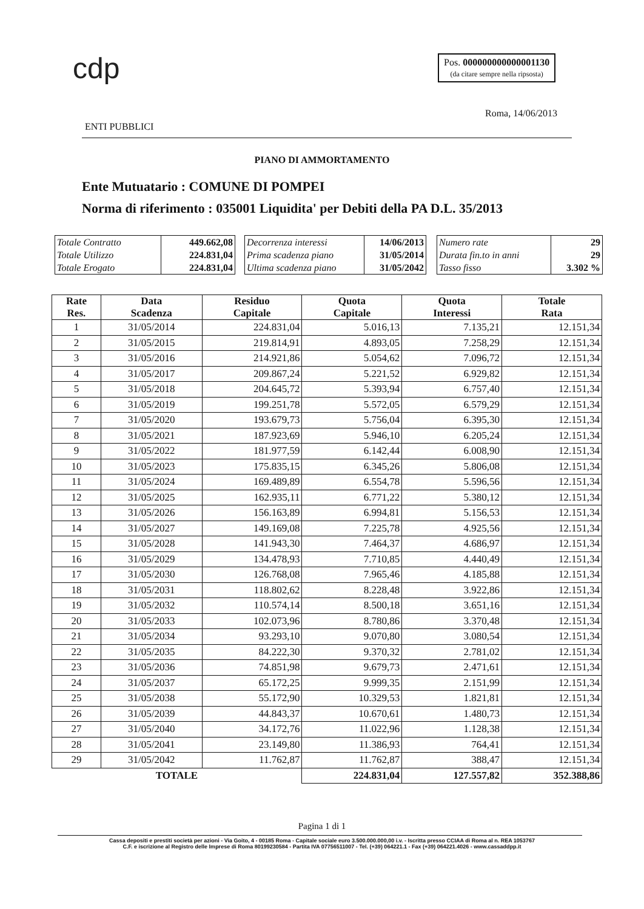cdp
Pos. 000000000000001130
(da citare sempre nella ripsosta)
Roma, 14/06/2013
ENTI PUBBLICI
PIANO DI AMMORTAMENTO
Ente Mutuatario : COMUNE DI POMPEI
Norma di riferimento : 035001 Liquidita' per Debiti della PA D.L. 35/2013
| Totale Contratto | 449.662,08 |
| Totale Utilizzo | 224.831,04 |
| Totale Erogato | 224.831,04 |
| Decorrenza interessi | 14/06/2013 |
| Prima scadenza piano | 31/05/2014 |
| Ultima scadenza piano | 31/05/2042 |
| Numero rate | 29 |
| Durata fin.to in anni | 29 |
| Tasso fisso | 3.302 % |
| Rate Res. | Data Scadenza | Residuo Capitale | Quota Capitale | Quota Interessi | Totale Rata |
| --- | --- | --- | --- | --- | --- |
| 1 | 31/05/2014 | 224.831,04 | 5.016,13 | 7.135,21 | 12.151,34 |
| 2 | 31/05/2015 | 219.814,91 | 4.893,05 | 7.258,29 | 12.151,34 |
| 3 | 31/05/2016 | 214.921,86 | 5.054,62 | 7.096,72 | 12.151,34 |
| 4 | 31/05/2017 | 209.867,24 | 5.221,52 | 6.929,82 | 12.151,34 |
| 5 | 31/05/2018 | 204.645,72 | 5.393,94 | 6.757,40 | 12.151,34 |
| 6 | 31/05/2019 | 199.251,78 | 5.572,05 | 6.579,29 | 12.151,34 |
| 7 | 31/05/2020 | 193.679,73 | 5.756,04 | 6.395,30 | 12.151,34 |
| 8 | 31/05/2021 | 187.923,69 | 5.946,10 | 6.205,24 | 12.151,34 |
| 9 | 31/05/2022 | 181.977,59 | 6.142,44 | 6.008,90 | 12.151,34 |
| 10 | 31/05/2023 | 175.835,15 | 6.345,26 | 5.806,08 | 12.151,34 |
| 11 | 31/05/2024 | 169.489,89 | 6.554,78 | 5.596,56 | 12.151,34 |
| 12 | 31/05/2025 | 162.935,11 | 6.771,22 | 5.380,12 | 12.151,34 |
| 13 | 31/05/2026 | 156.163,89 | 6.994,81 | 5.156,53 | 12.151,34 |
| 14 | 31/05/2027 | 149.169,08 | 7.225,78 | 4.925,56 | 12.151,34 |
| 15 | 31/05/2028 | 141.943,30 | 7.464,37 | 4.686,97 | 12.151,34 |
| 16 | 31/05/2029 | 134.478,93 | 7.710,85 | 4.440,49 | 12.151,34 |
| 17 | 31/05/2030 | 126.768,08 | 7.965,46 | 4.185,88 | 12.151,34 |
| 18 | 31/05/2031 | 118.802,62 | 8.228,48 | 3.922,86 | 12.151,34 |
| 19 | 31/05/2032 | 110.574,14 | 8.500,18 | 3.651,16 | 12.151,34 |
| 20 | 31/05/2033 | 102.073,96 | 8.780,86 | 3.370,48 | 12.151,34 |
| 21 | 31/05/2034 | 93.293,10 | 9.070,80 | 3.080,54 | 12.151,34 |
| 22 | 31/05/2035 | 84.222,30 | 9.370,32 | 2.781,02 | 12.151,34 |
| 23 | 31/05/2036 | 74.851,98 | 9.679,73 | 2.471,61 | 12.151,34 |
| 24 | 31/05/2037 | 65.172,25 | 9.999,35 | 2.151,99 | 12.151,34 |
| 25 | 31/05/2038 | 55.172,90 | 10.329,53 | 1.821,81 | 12.151,34 |
| 26 | 31/05/2039 | 44.843,37 | 10.670,61 | 1.480,73 | 12.151,34 |
| 27 | 31/05/2040 | 34.172,76 | 11.022,96 | 1.128,38 | 12.151,34 |
| 28 | 31/05/2041 | 23.149,80 | 11.386,93 | 764,41 | 12.151,34 |
| 29 | 31/05/2042 | 11.762,87 | 11.762,87 | 388,47 | 12.151,34 |
| TOTALE | | | 224.831,04 | 127.557,82 | 352.388,86 |
Pagina 1 di 1
Cassa depositi e prestiti società per azioni - Via Goito, 4 - 00185 Roma - Capitale sociale euro 3.500.000.000,00 i.v. - Iscritta presso CCIAA di Roma al n. REA 1053767
C.F. e iscrizione al Registro delle Imprese di Roma 80199230584 - Partita IVA 07756511007 - Tel. (+39) 064221.1 - Fax (+39) 064221.4026 - www.cassaddpp.it